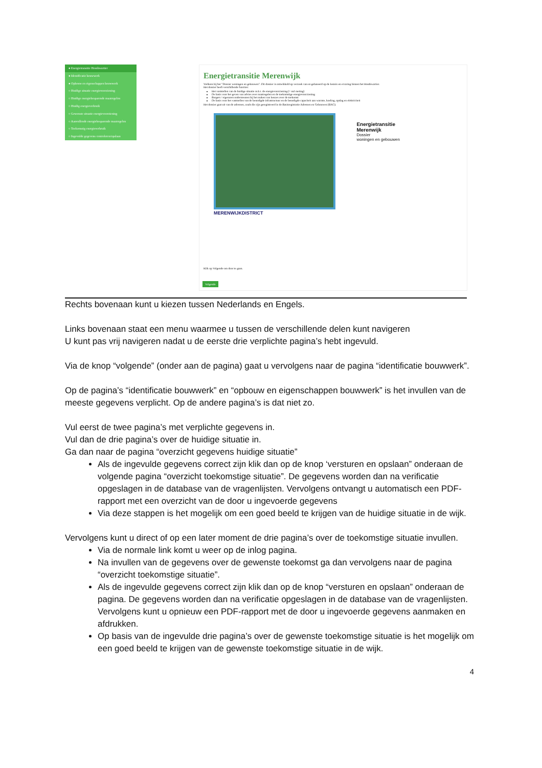● Energietransitie Houtkwartier
● Identificatie bouwwerk
● Opbouw en eigenschappen bouwwerk
○ Huidige situatie energievoorziening
○ Huidige energiebesparende maatregelen
○ Huidig energieverbruik
○ Gewenste situatie energievoorziening
○ Aanvullende energiebesparende maatregelen
○ Toekomstig energieverbruik
○ Ingevulde gegevens controleren/opslaan
Energietransitie Merenwijk
Welkom bij het "Dossier woningen en gebouwen". Dit dossier is ontwikkeld op verzoek van en gebaseerd op de kennis en ervaring binnen het Houtkwartier.
Het dossier heeft verschillende functies:
Het vaststellen van de huidige situatie m.b.t. de energievoorziening (= nul meting)
De basis voor het geven van advies over maatregelen en de toekomstige energievoorziening
Burgers / eigenaren ondersteunen bij het maken van keuzes over de toekomst
De basis voor het vaststellen van de benodigde infrastructuur en de benodigde capaciteit aan warmte, koeling, opslag en elektriciteit
Het dossier gaat uit van de adressen, zoals die zijn geregistreerd in de Basisregistratie Adressen en Gebouwen (BAG).
Energietransitie
Merenwijk
Dossier
woningen en gebouwen
MERENWIJKDISTRICT
Klik op Volgende om door te gaan.
Volgende
Rechts bovenaan kunt u kiezen tussen Nederlands en Engels.
Links bovenaan staat een menu waarmee u tussen de verschillende delen kunt navigeren
U kunt pas vrij navigeren nadat u de eerste drie verplichte pagina’s hebt ingevuld.
Via de knop “volgende” (onder aan de pagina) gaat u vervolgens naar de pagina “identificatie bouwwerk”.
Op de pagina’s “identificatie bouwwerk” en “opbouw en eigenschappen bouwwerk” is het invullen van de meeste gegevens verplicht. Op de andere pagina’s is dat niet zo.
Vul eerst de twee pagina’s met verplichte gegevens in.
Vul dan de drie pagina’s over de huidige situatie in.
Ga dan naar de pagina “overzicht gegevens huidige situatie”
Als de ingevulde gegevens correct zijn klik dan op de knop ‘versturen en opslaan” onderaan de volgende pagina “overzicht toekomstige situatie”. De gegevens worden dan na verificatie opgeslagen in de database van de vragenlijsten. Vervolgens ontvangt u automatisch een PDF-rapport met een overzicht van de door u ingevoerde gegevens
Via deze stappen is het mogelijk om een goed beeld te krijgen van de huidige situatie in de wijk.
Vervolgens kunt u direct of op een later moment de drie pagina’s over de toekomstige situatie invullen.
Via de normale link komt u weer op de inlog pagina.
Na invullen van de gegevens over de gewenste toekomst ga dan vervolgens naar de pagina “overzicht toekomstige situatie”.
Als de ingevulde gegevens correct zijn klik dan op de knop “versturen en opslaan” onderaan de pagina. De gegevens worden dan na verificatie opgeslagen in de database van de vragenlijsten. Vervolgens kunt u opnieuw een PDF-rapport met de door u ingevoerde gegevens aanmaken en afdrukken.
Op basis van de ingevulde drie pagina’s over de gewenste toekomstige situatie is het mogelijk om een goed beeld te krijgen van de gewenste toekomstige situatie in de wijk.
4